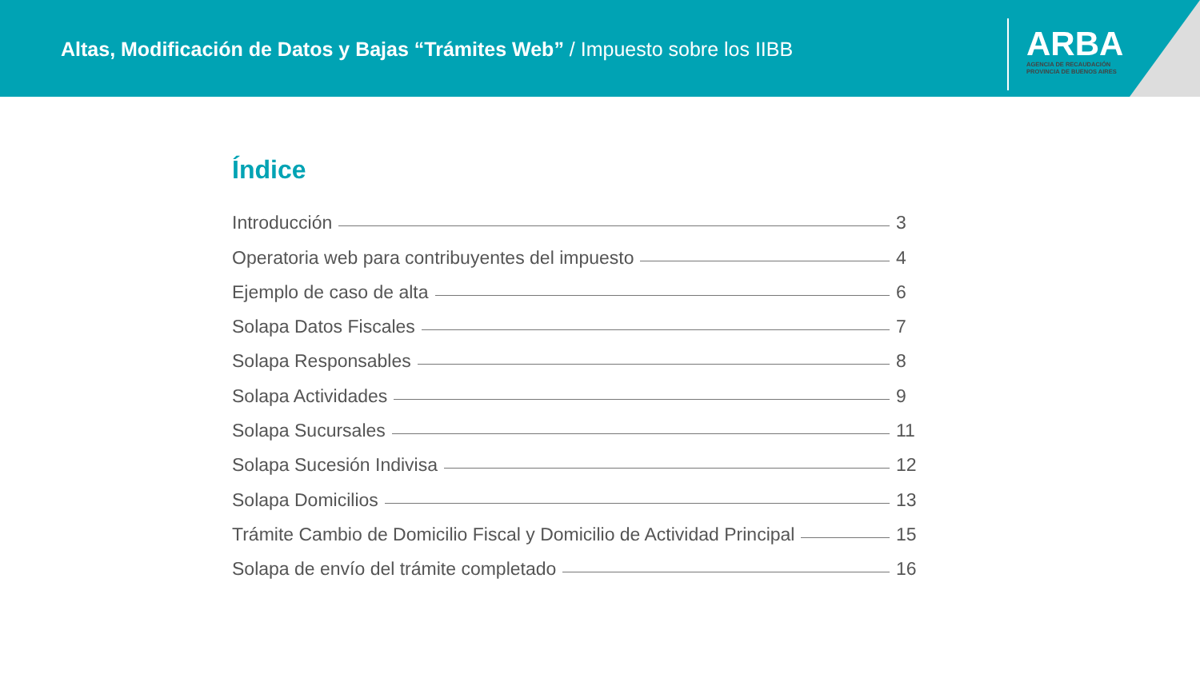Altas, Modificación de Datos y Bajas “Trámites Web” / Impuesto sobre los IIBB
ARBA
AGENCIA DE RECAUDACIÓN
PROVINCIA DE BUENOS AIRES
Índice
Introducción 3
Operatoria web para contribuyentes del impuesto 4
Ejemplo de caso de alta 6
Solapa Datos Fiscales 7
Solapa Responsables 8
Solapa Actividades 9
Solapa Sucursales 11
Solapa Sucesión Indivisa 12
Solapa Domicilios 13
Trámite Cambio de Domicilio Fiscal y Domicilio de Actividad Principal 15
Solapa de envío del trámite completado 16